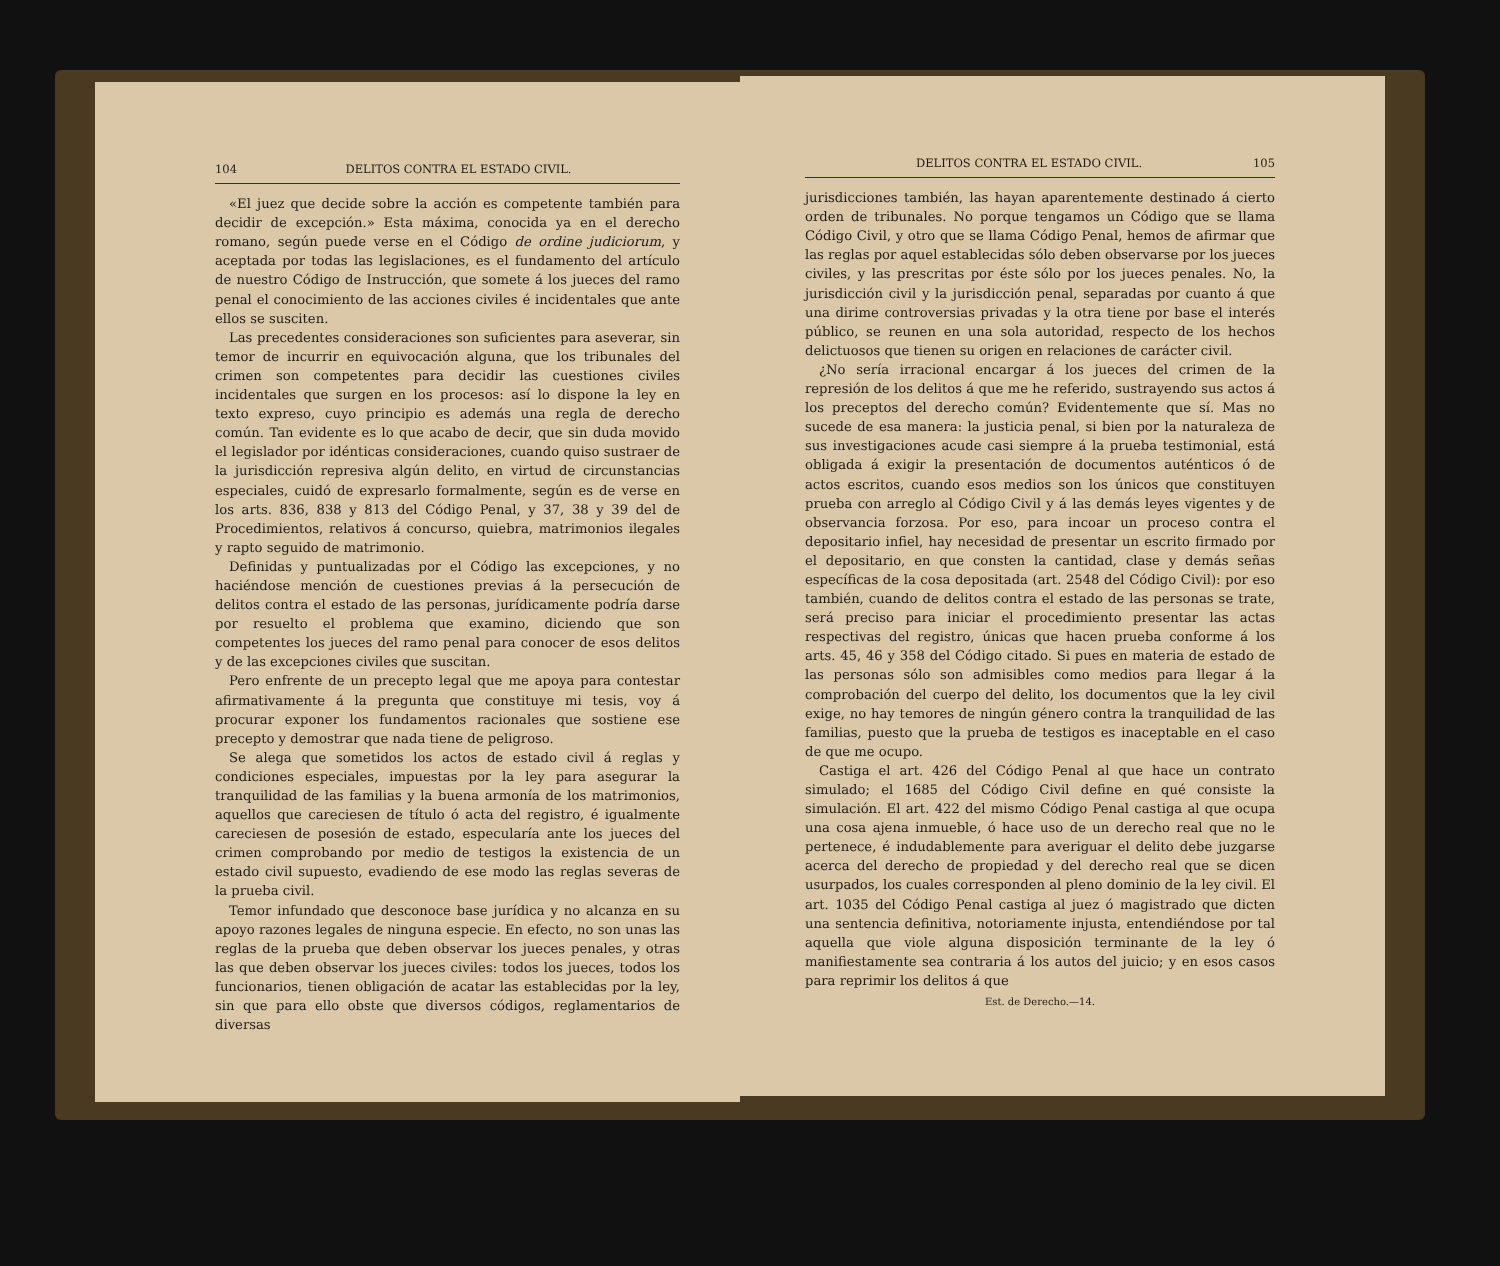104 DELITOS CONTRA EL ESTADO CIVIL.
«El juez que decide sobre la acción es competente también para decidir de excepción.» Esta máxima, conocida ya en el derecho romano, según puede verse en el Código de ordine judiciorum, y aceptada por todas las legislaciones, es el fundamento del artículo de nuestro Código de Instrucción, que somete á los jueces del ramo penal el conocimiento de las acciones civiles é incidentales que ante ellos se susciten.
Las precedentes consideraciones son suficientes para aseverar, sin temor de incurrir en equivocación alguna, que los tribunales del crimen son competentes para decidir las cuestiones civiles incidentales que surgen en los procesos: así lo dispone la ley en texto expreso, cuyo principio es además una regla de derecho común. Tan evidente es lo que acabo de decir, que sin duda movido el legislador por idénticas consideraciones, cuando quiso sustraer de la jurisdicción represiva algún delito, en virtud de circunstancias especiales, cuidó de expresarlo formalmente, según es de verse en los arts. 836, 838 y 813 del Código Penal, y 37, 38 y 39 del de Procedimientos, relativos á concurso, quiebra, matrimonios ilegales y rapto seguido de matrimonio.
Definidas y puntualizadas por el Código las excepciones, y no haciéndose mención de cuestiones previas á la persecución de delitos contra el estado de las personas, jurídicamente podría darse por resuelto el problema que examino, diciendo que son competentes los jueces del ramo penal para conocer de esos delitos y de las excepciones civiles que suscitan.
Pero enfrente de un precepto legal que me apoya para contestar afirmativamente á la pregunta que constituye mi tesis, voy á procurar exponer los fundamentos racionales que sostiene ese precepto y demostrar que nada tiene de peligroso.
Se alega que sometidos los actos de estado civil á reglas y condiciones especiales, impuestas por la ley para asegurar la tranquilidad de las familias y la buena armonía de los matrimonios, aquellos que careciesen de título ó acta del registro, é igualmente careciesen de posesión de estado, especularía ante los jueces del crimen comprobando por medio de testigos la existencia de un estado civil supuesto, evadiendo de ese modo las reglas severas de la prueba civil.
Temor infundado que desconoce base jurídica y no alcanza en su apoyo razones legales de ninguna especie. En efecto, no son unas las reglas de la prueba que deben observar los jueces penales, y otras las que deben observar los jueces civiles: todos los jueces, todos los funcionarios, tienen obligación de acatar las establecidas por la ley, sin que para ello obste que diversos códigos, reglamentarios de diversas
DELITOS CONTRA EL ESTADO CIVIL. 105
jurisdicciones también, las hayan aparentemente destinado á cierto orden de tribunales. No porque tengamos un Código que se llama Código Civil, y otro que se llama Código Penal, hemos de afirmar que las reglas por aquel establecidas sólo deben observarse por los jueces civiles, y las prescritas por éste sólo por los jueces penales. No, la jurisdicción civil y la jurisdicción penal, separadas por cuanto á que una dirime controversias privadas y la otra tiene por base el interés público, se reunen en una sola autoridad, respecto de los hechos delictuosos que tienen su origen en relaciones de carácter civil.
¿No sería irracional encargar á los jueces del crimen de la represión de los delitos á que me he referido, sustrayendo sus actos á los preceptos del derecho común? Evidentemente que sí. Mas no sucede de esa manera: la justicia penal, si bien por la naturaleza de sus investigaciones acude casi siempre á la prueba testimonial, está obligada á exigir la presentación de documentos auténticos ó de actos escritos, cuando esos medios son los únicos que constituyen prueba con arreglo al Código Civil y á las demás leyes vigentes y de observancia forzosa. Por eso, para incoar un proceso contra el depositario infiel, hay necesidad de presentar un escrito firmado por el depositario, en que consten la cantidad, clase y demás señas específicas de la cosa depositada (art. 2548 del Código Civil): por eso también, cuando de delitos contra el estado de las personas se trate, será preciso para iniciar el procedimiento presentar las actas respectivas del registro, únicas que hacen prueba conforme á los arts. 45, 46 y 358 del Código citado. Si pues en materia de estado de las personas sólo son admisibles como medios para llegar á la comprobación del cuerpo del delito, los documentos que la ley civil exige, no hay temores de ningún género contra la tranquilidad de las familias, puesto que la prueba de testigos es inaceptable en el caso de que me ocupo.
Castiga el art. 426 del Código Penal al que hace un contrato simulado; el 1685 del Código Civil define en qué consiste la simulación. El art. 422 del mismo Código Penal castiga al que ocupa una cosa ajena inmueble, ó hace uso de un derecho real que no le pertenece, é indudablemente para averiguar el delito debe juzgarse acerca del derecho de propiedad y del derecho real que se dicen usurpados, los cuales corresponden al pleno dominio de la ley civil. El art. 1035 del Código Penal castiga al juez ó magistrado que dicten una sentencia definitiva, notoriamente injusta, entendiéndose por tal aquella que viole alguna disposición terminante de la ley ó manifiestamente sea contraria á los autos del juicio; y en esos casos para reprimir los delitos á que
Est. de Derecho.—14.